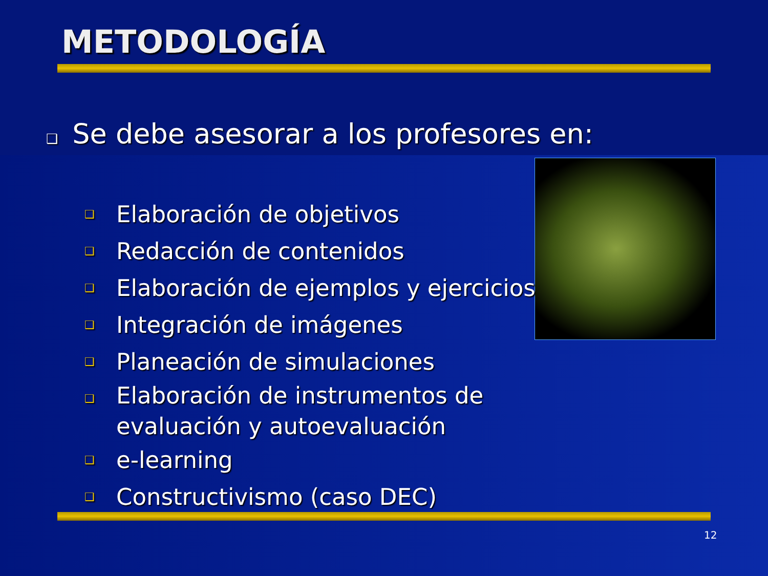METODOLOGÍA
❑ Se debe asesorar a los profesores en:
❑ Elaboración de objetivos
❑ Redacción de contenidos
❑ Elaboración de ejemplos y ejercicios
❑ Integración de imágenes
❑ Planeación de simulaciones
❑ Elaboración de instrumentos de evaluación y autoevaluación
❑ e-learning
❑ Constructivismo (caso DEC)
12